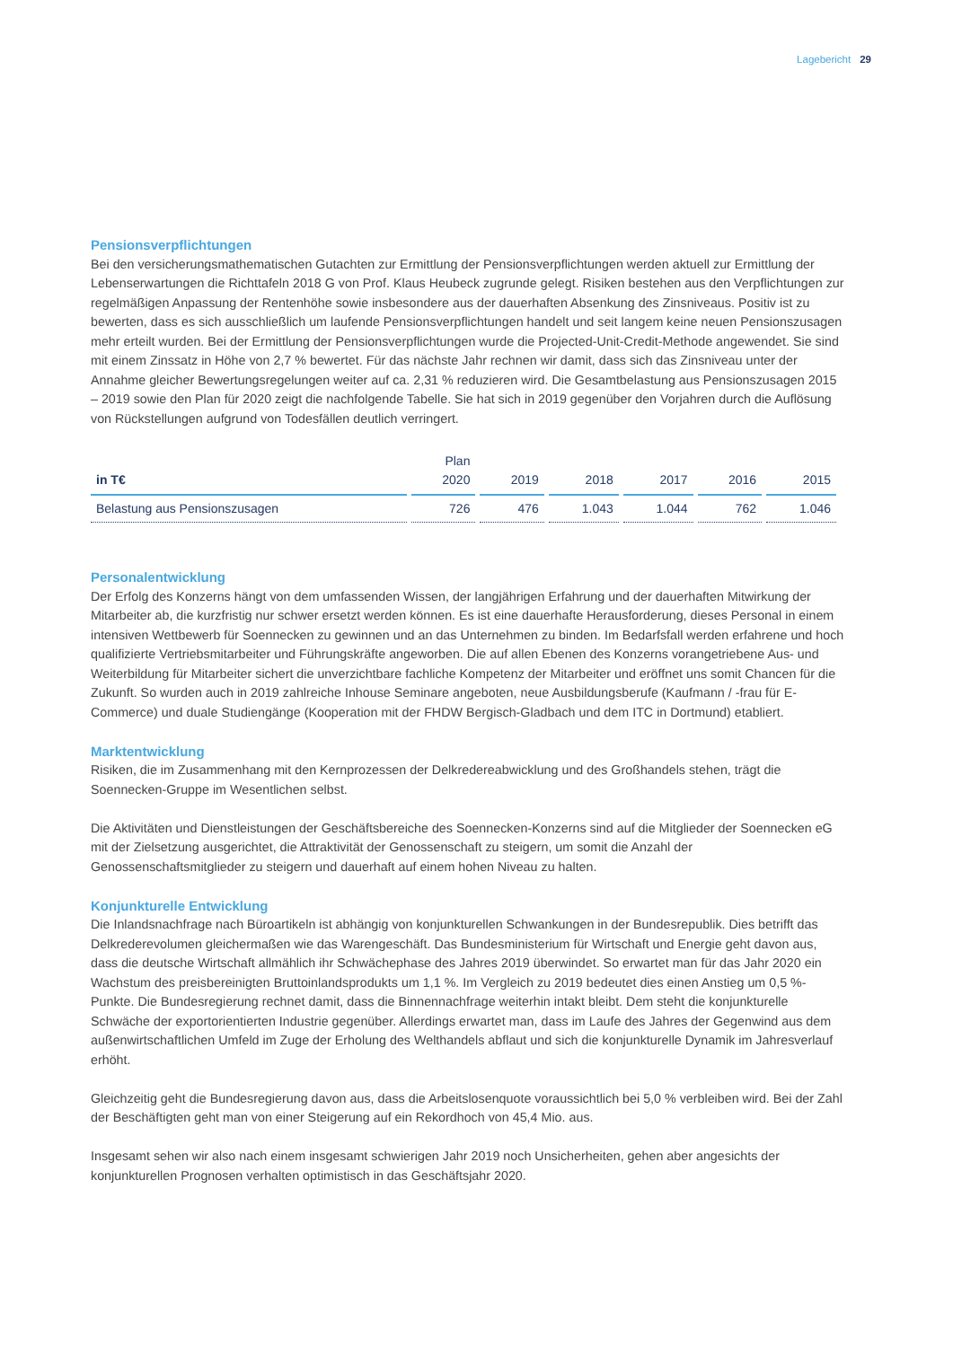Lagebericht 29
Pensionsverpflichtungen
Bei den versicherungsmathematischen Gutachten zur Ermittlung der Pensionsverpflichtungen werden aktuell zur Ermittlung der Lebenserwartungen die Richttafeln 2018 G von Prof. Klaus Heubeck zugrunde gelegt. Risiken bestehen aus den Verpflichtungen zur regelmäßigen Anpassung der Rentenhöhe sowie insbesondere aus der dauerhaften Absenkung des Zinsniveaus. Positiv ist zu bewerten, dass es sich ausschließlich um laufende Pensionsverpflichtungen handelt und seit langem keine neuen Pensionszusagen mehr erteilt wurden. Bei der Ermittlung der Pensionsverpflichtungen wurde die Projected-Unit-Credit-Methode angewendet. Sie sind mit einem Zinssatz in Höhe von 2,7 % bewertet. Für das nächste Jahr rechnen wir damit, dass sich das Zinsniveau unter der Annahme gleicher Bewertungsregelungen weiter auf ca. 2,31 % reduzieren wird. Die Gesamtbelastung aus Pensionszusagen 2015 – 2019 sowie den Plan für 2020 zeigt die nachfolgende Tabelle. Sie hat sich in 2019 gegenüber den Vorjahren durch die Auflösung von Rückstellungen aufgrund von Todesfällen deutlich verringert.
| in T€ | Plan 2020 | 2019 | 2018 | 2017 | 2016 | 2015 |
| --- | --- | --- | --- | --- | --- | --- |
| Belastung aus Pensionszusagen | 726 | 476 | 1.043 | 1.044 | 762 | 1.046 |
Personalentwicklung
Der Erfolg des Konzerns hängt von dem umfassenden Wissen, der langjährigen Erfahrung und der dauerhaften Mitwirkung der Mitarbeiter ab, die kurzfristig nur schwer ersetzt werden können. Es ist eine dauerhafte Herausforderung, dieses Personal in einem intensiven Wettbewerb für Soennecken zu gewinnen und an das Unternehmen zu binden. Im Bedarfsfall werden erfahrene und hoch qualifizierte Vertriebsmitarbeiter und Führungskräfte angeworben. Die auf allen Ebenen des Konzerns vorangetriebene Aus- und Weiterbildung für Mitarbeiter sichert die unverzichtbare fachliche Kompetenz der Mitarbeiter und eröffnet uns somit Chancen für die Zukunft. So wurden auch in 2019 zahlreiche Inhouse Seminare angeboten, neue Ausbildungsberufe (Kaufmann / -frau für E-Commerce) und duale Studiengänge (Kooperation mit der FHDW Bergisch-Gladbach und dem ITC in Dortmund) etabliert.
Marktentwicklung
Risiken, die im Zusammenhang mit den Kernprozessen der Delkredereabwicklung und des Großhandels stehen, trägt die Soennecken-Gruppe im Wesentlichen selbst.
Die Aktivitäten und Dienstleistungen der Geschäftsbereiche des Soennecken-Konzerns sind auf die Mitglieder der Soennecken eG mit der Zielsetzung ausgerichtet, die Attraktivität der Genossenschaft zu steigern, um somit die Anzahl der Genossenschaftsmitglieder zu steigern und dauerhaft auf einem hohen Niveau zu halten.
Konjunkturelle Entwicklung
Die Inlandsnachfrage nach Büroartikeln ist abhängig von konjunkturellen Schwankungen in der Bundesrepublik. Dies betrifft das Delkrederevolumen gleichermaßen wie das Warengeschäft. Das Bundesministerium für Wirtschaft und Energie geht davon aus, dass die deutsche Wirtschaft allmählich ihr Schwächephase des Jahres 2019 überwindet. So erwartet man für das Jahr 2020 ein Wachstum des preisbereinigten Bruttoinlandsprodukts um 1,1 %. Im Vergleich zu 2019 bedeutet dies einen Anstieg um 0,5 %-Punkte. Die Bundesregierung rechnet damit, dass die Binnennachfrage weiterhin intakt bleibt. Dem steht die konjunkturelle Schwäche der exportorientierten Industrie gegenüber. Allerdings erwartet man, dass im Laufe des Jahres der Gegenwind aus dem außenwirtschaftlichen Umfeld im Zuge der Erholung des Welthandels abflaut und sich die konjunkturelle Dynamik im Jahresverlauf erhöht.
Gleichzeitig geht die Bundesregierung davon aus, dass die Arbeitslosenquote voraussichtlich bei 5,0 % verbleiben wird. Bei der Zahl der Beschäftigten geht man von einer Steigerung auf ein Rekordhoch von 45,4 Mio. aus.
Insgesamt sehen wir also nach einem insgesamt schwierigen Jahr 2019 noch Unsicherheiten, gehen aber angesichts der konjunkturellen Prognosen verhalten optimistisch in das Geschäftsjahr 2020.